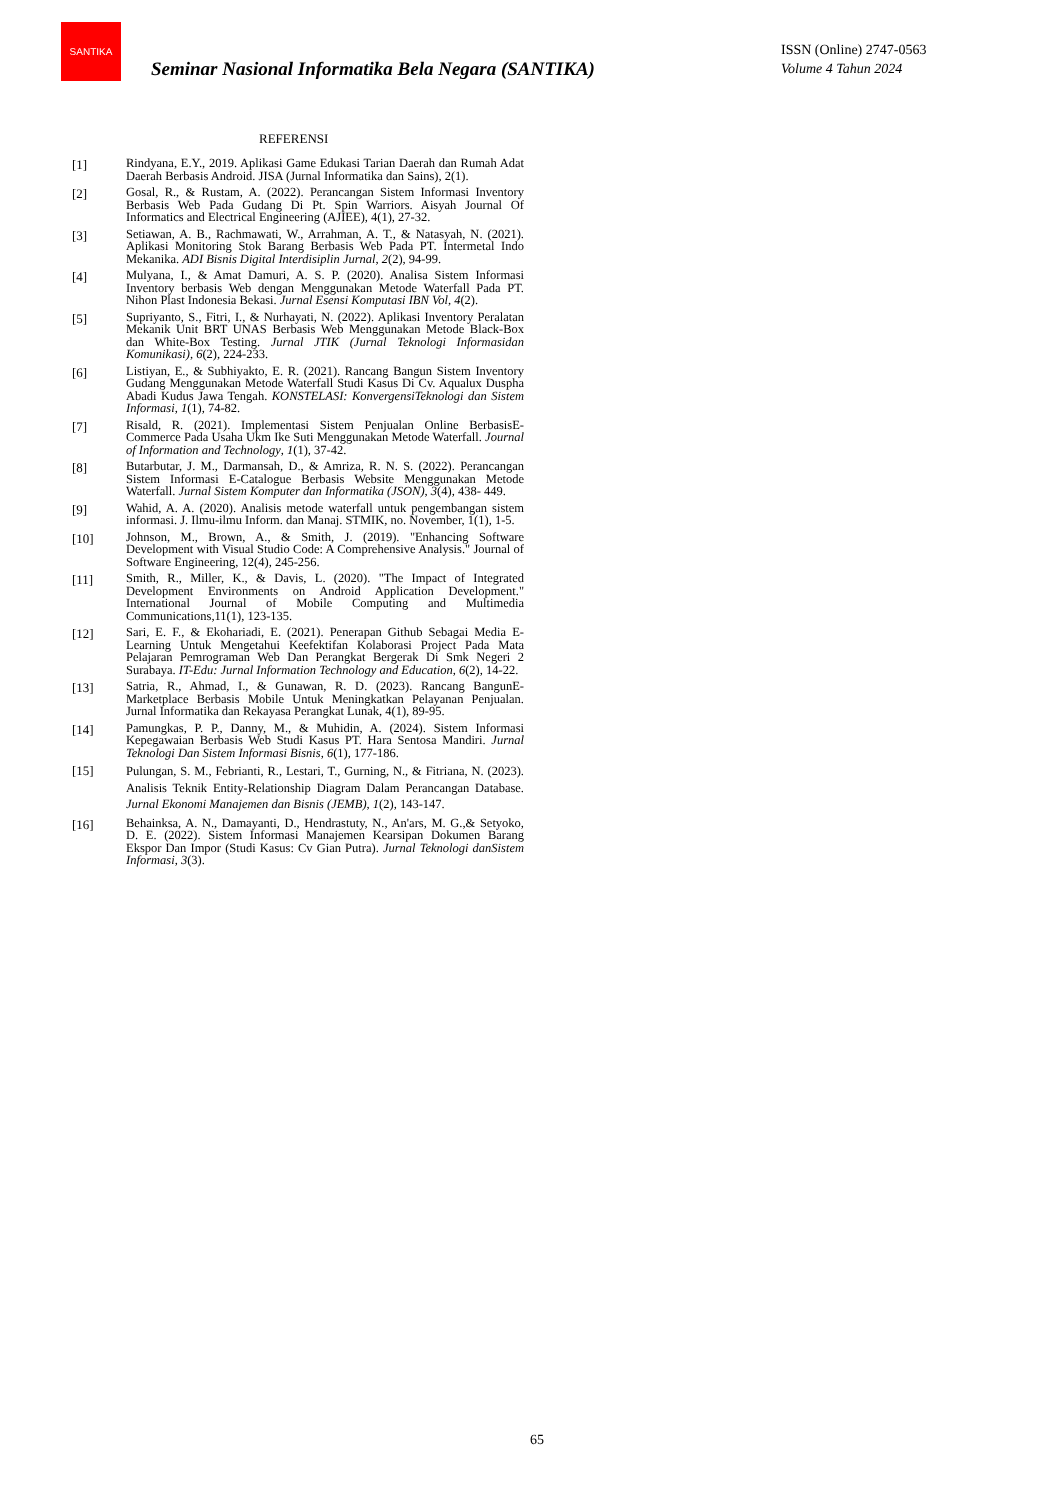SANTIKA
Seminar Nasional Informatika Bela Negara (SANTIKA)
ISSN (Online) 2747-0563
Volume 4 Tahun 2024
REFERENSI
[1] Rindyana, E.Y., 2019. Aplikasi Game Edukasi Tarian Daerah dan Rumah Adat Daerah Berbasis Android. JISA (Jurnal Informatika dan Sains), 2(1).
[2] Gosal, R., & Rustam, A. (2022). Perancangan Sistem Informasi Inventory Berbasis Web Pada Gudang Di Pt. Spin Warriors. Aisyah Journal Of Informatics and Electrical Engineering (AJIEE), 4(1), 27-32.
[3] Setiawan, A. B., Rachmawati, W., Arrahman, A. T., & Natasyah, N. (2021). Aplikasi Monitoring Stok Barang Berbasis Web Pada PT. Intermetal Indo Mekanika. ADI Bisnis Digital Interdisiplin Jurnal, 2(2), 94-99.
[4] Mulyana, I., & Amat Damuri, A. S. P. (2020). Analisa Sistem Informasi Inventory berbasis Web dengan Menggunakan Metode Waterfall Pada PT. Nihon Plast Indonesia Bekasi. Jurnal Esensi Komputasi IBN Vol, 4(2).
[5] Supriyanto, S., Fitri, I., & Nurhayati, N. (2022). Aplikasi Inventory Peralatan Mekanik Unit BRT UNAS Berbasis Web Menggunakan Metode Black-Box dan White-Box Testing. Jurnal JTIK (Jurnal Teknologi Informasidan Komunikasi), 6(2), 224-233.
[6] Listiyan, E., & Subhiyakto, E. R. (2021). Rancang Bangun Sistem Inventory Gudang Menggunakan Metode Waterfall Studi Kasus Di Cv. Aqualux Duspha Abadi Kudus Jawa Tengah. KONSTELASI: KonvergensiTeknologi dan Sistem Informasi, 1(1), 74-82.
[7] Risald, R. (2021). Implementasi Sistem Penjualan Online BerbasisE-Commerce Pada Usaha Ukm Ike Suti Menggunakan Metode Waterfall. Journal of Information and Technology, 1(1), 37-42.
[8] Butarbutar, J. M., Darmansah, D., & Amriza, R. N. S. (2022). Perancangan Sistem Informasi E-Catalogue Berbasis Website Menggunakan Metode Waterfall. Jurnal Sistem Komputer dan Informatika (JSON), 3(4), 438- 449.
[9] Wahid, A. A. (2020). Analisis metode waterfall untuk pengembangan sistem informasi. J. Ilmu-ilmu Inform. dan Manaj. STMIK, no. November, 1(1), 1-5.
[10] Johnson, M., Brown, A., & Smith, J. (2019). "Enhancing Software Development with Visual Studio Code: A Comprehensive Analysis." Journal of Software Engineering, 12(4), 245-256.
[11] Smith, R., Miller, K., & Davis, L. (2020). "The Impact of Integrated Development Environments on Android Application Development." International Journal of Mobile Computing and Multimedia Communications,11(1), 123-135.
[12] Sari, E. F., & Ekohariadi, E. (2021). Penerapan Github Sebagai Media E-Learning Untuk Mengetahui Keefektifan Kolaborasi Project Pada Mata Pelajaran Pemrograman Web Dan Perangkat Bergerak Di Smk Negeri 2 Surabaya. IT-Edu: Jurnal Information Technology and Education, 6(2), 14-22.
[13] Satria, R., Ahmad, I., & Gunawan, R. D. (2023). Rancang BangunE-Marketplace Berbasis Mobile Untuk Meningkatkan Pelayanan Penjualan. Jurnal Informatika dan Rekayasa Perangkat Lunak, 4(1), 89-95.
[14] Pamungkas, P. P., Danny, M., & Muhidin, A. (2024). Sistem Informasi Kepegawaian Berbasis Web Studi Kasus PT. Hara Sentosa Mandiri. Jurnal Teknologi Dan Sistem Informasi Bisnis, 6(1), 177-186.
[15]
Pulungan, S. M., Febrianti, R., Lestari, T., Gurning, N., & Fitriana, N. (2023). Analisis Teknik Entity-Relationship Diagram Dalam Perancangan Database. Jurnal Ekonomi Manajemen dan Bisnis (JEMB), 1(2), 143-147.
[16] Behainksa, A. N., Damayanti, D., Hendrastuty, N., An'ars, M. G.,& Setyoko, D. E. (2022). Sistem Informasi Manajemen Kearsipan Dokumen Barang Ekspor Dan Impor (Studi Kasus: Cv Gian Putra). Jurnal Teknologi danSistem Informasi, 3(3).
65